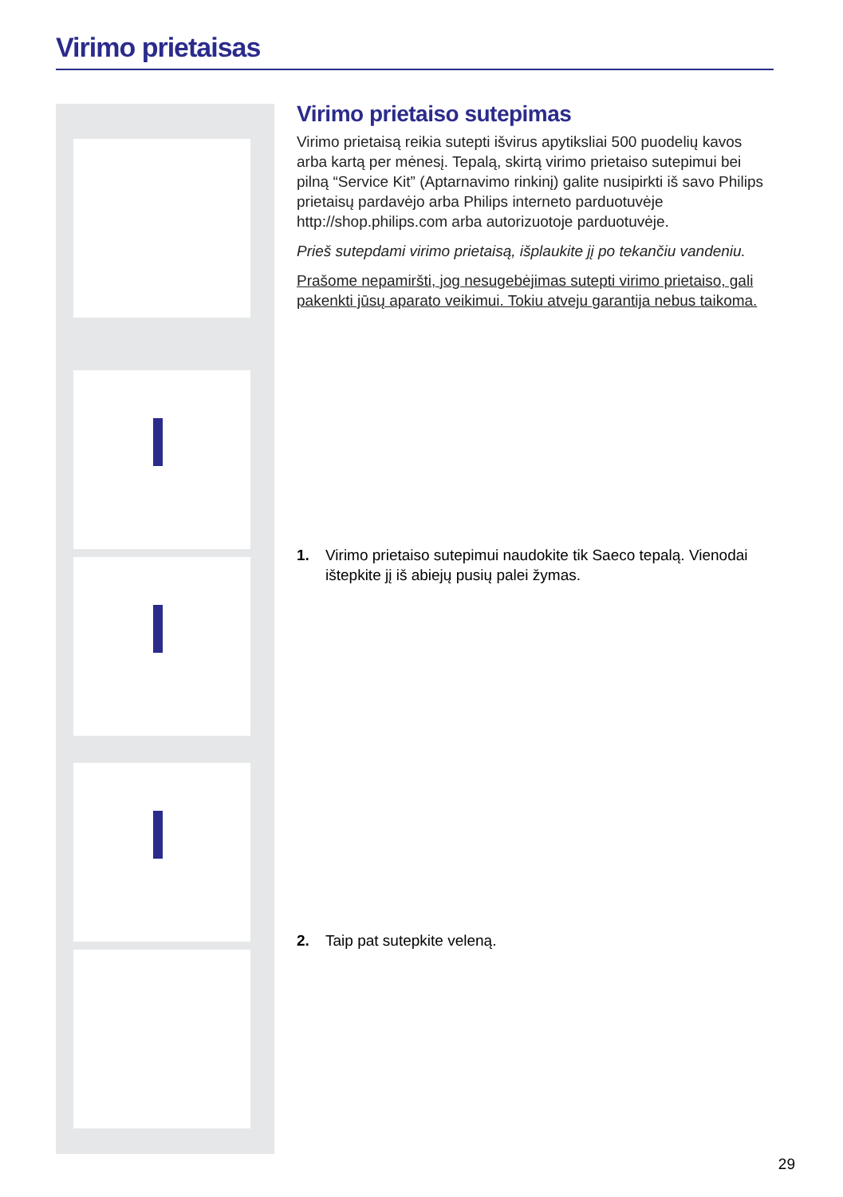Virimo prietaisas
Virimo prietaiso sutepimas
Virimo prietaisą reikia sutepti išvirus apytiksliai 500 puodelių kavos arba kartą per mėnesį. Tepalą, skirtą virimo prietaiso sutepimui bei pilną “Service Kit” (Aptarnavimo rinkinį) galite nusipirkti iš savo Philips prietaisų pardavėjo arba Philips interneto parduotuvėje http://shop.philips.com arba autorizuotoje parduotuvėje.
Prieš sutepdami virimo prietaisą, išplaukite jį po tekančiu vandeniu.
Prašome nepamiršti, jog nesugebėjimas sutepti virimo prietaiso, gali pakenkti jūsų aparato veikimui. Tokiu atveju garantija nebus taikoma.
1. Virimo prietaiso sutepimui naudokite tik Saeco tepalą. Vienodai ištepkite jį iš abiejų pusių palei žymas.
2. Taip pat sutepkite veleną.
29